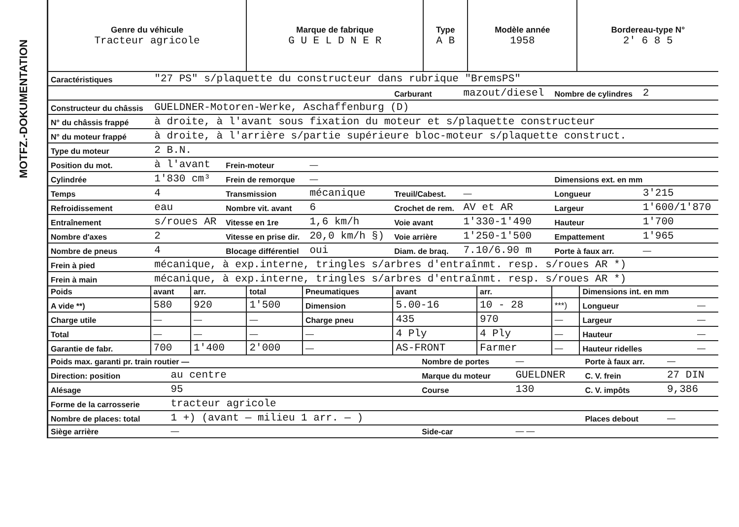MOTFZ.-DOKUMENTATION
| Genre du véhicule Tracteur agricole | Marque de fabrique G U E L D N E R | Type A B | Modèle année 1958 | Bordereau-type N° 2' 6 8 5 |
| Caractéristiques | "27 PS" s/plaquette du constructeur dans rubrique "BremsPS" | | | | | | |
| | | | | Carburant | mazout/diesel | Nombre de cylindres | 2 |
| Constructeur du châssis | GUELDNER-Motoren-Werke, Aschaffenburg (D) | | | | | | |
| N° du châssis frappé | à droite, à l'avant sous fixation du moteur et s/plaquette constructeur | | | | | | |
| N° du moteur frappé | à droite, à l'arrière s/partie supérieure bloc-moteur s/plaquette construct. | | | | | | |
| Type du moteur | 2 B.N. | | | | | | |
| Position du mot. | à l'avant | Frein-moteur | — | | | | |
| Cylindrée | 1'830 cm³ | Frein de remorque | — | | | Dimensions ext. en mm | |
| Temps | 4 | Transmission | mécanique | Treuil/Cabest. | — | Longueur | 3'215 |
| Refroidissement | eau | Nombre vit. avant | 6 | Crochet de rem. | AV et AR | Largeur | 1'600/1'870 |
| Entraînement | s/roues AR | Vitesse en 1re | 1,6 km/h | Voie avant | 1'330-1'490 | Hauteur | 1'700 |
| Nombre d'axes | 2 | Vitesse en prise dir. | 20,0 km/h §) | Voie arrière | 1'250-1'500 | Empattement | 1'965 |
| Nombre de pneus | 4 | Blocage différentiel | oui | Diam. de braq. | 7.10/6.90 m | Porte à faux arr. | — |
| Frein à pied | mécanique, à exp.interne, tringles s/arbres d'entraînmt. resp. s/roues AR *) | | | | | | |
| Frein à main | mécanique, à exp.interne, tringles s/arbres d'entraînmt. resp. s/roues AR *) | | | | | | |
| Poids | avant | arr. | total | Pneumatiques | avant | arr. | | Dimensions int. en mm | |
| --- | --- | --- | --- | --- | --- | --- | --- | --- | --- |
| A vide **) | 580 | 920 | 1'500 | Dimension | 5.00-16 | 10 - 28 | ***) | Longueur | — |
| Charge utile | — | — | — | Charge pneu | 435 | 970 | — | Largeur | — |
| Total | — | — | — | — | 4 Ply | 4 Ply | — | Hauteur | — |
| Garantie de fabr. | 700 | 1'400 | 2'000 | — | AS-FRONT | Farmer | — | Hauteur ridelles | — |
| Poids max. garanti pr. train routier — | | Nombre de portes | — | Porte à faux arr. | — |
| Direction: position | au centre | Marque du moteur | GUELDNER | C. V. frein | 27 DIN |
| Alésage | 95 | Course | 130 | C. V. impôts | 9,386 |
| Forme de la carrosserie | tracteur agricole | | | | |
| Nombre de places: total | 1 +) (avant — milieu 1 arr. — ) | | | Places debout | — |
| Siège arrière | — | Side-car | — — | | |